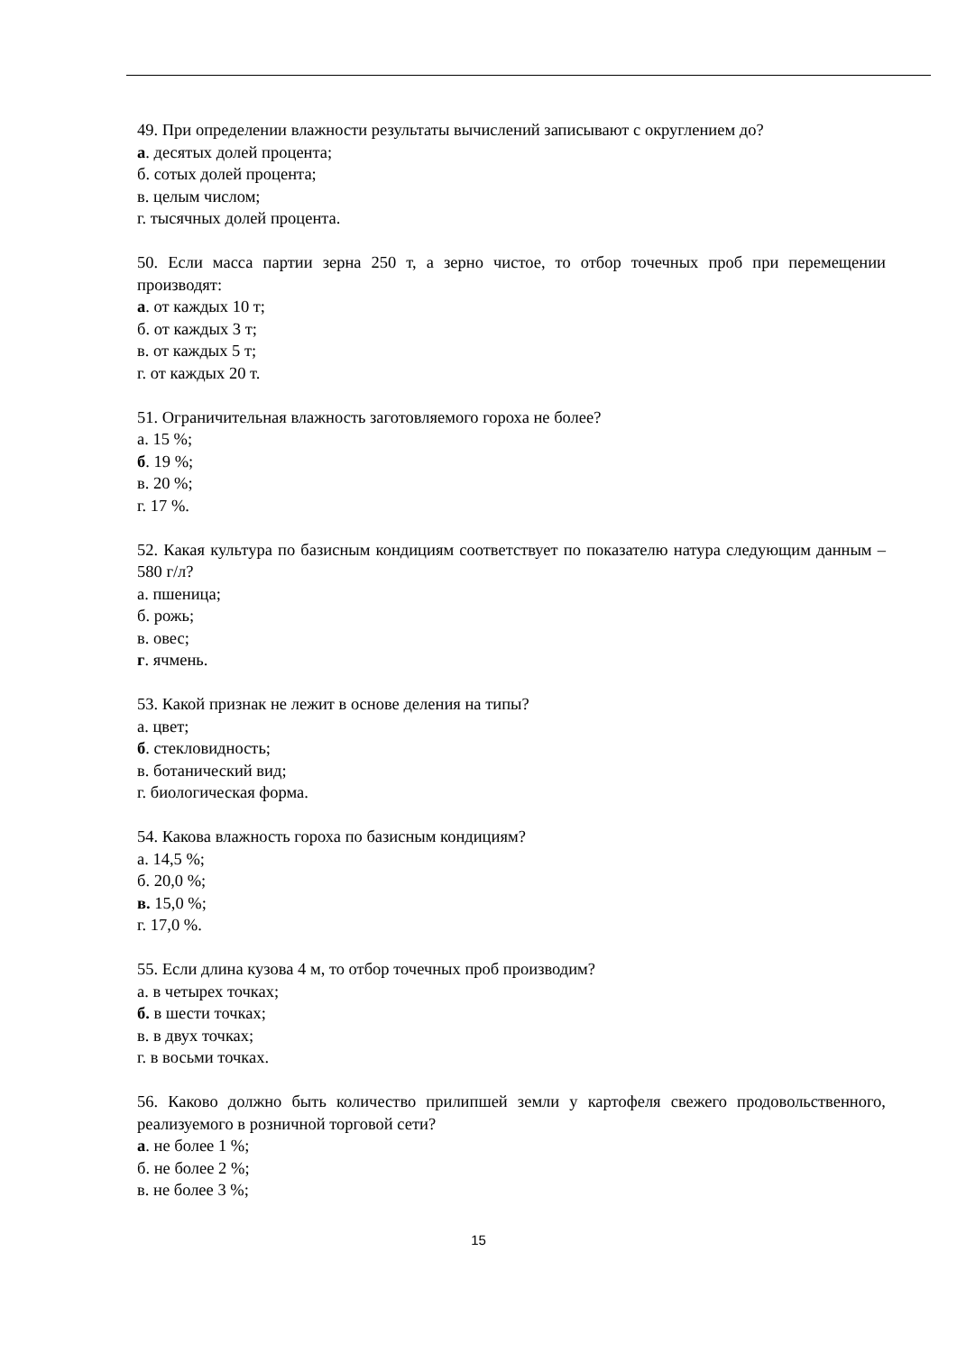49. При определении влажности результаты вычислений записывают с округлением до?
а. десятых долей процента;
б. сотых долей процента;
в. целым числом;
г. тысячных долей процента.
50. Если масса партии зерна 250 т, а зерно чистое, то отбор точечных проб при перемещении производят:
а. от каждых 10 т;
б. от каждых 3 т;
в. от каждых 5 т;
г. от каждых 20 т.
51. Ограничительная влажность заготовляемого гороха не более?
а. 15 %;
б. 19 %;
в. 20 %;
г. 17 %.
52. Какая культура по базисным кондициям соответствует по показателю натура следующим данным – 580 г/л?
а. пшеница;
б. рожь;
в. овес;
г. ячмень.
53. Какой признак не лежит в основе деления на типы?
а. цвет;
б. стекловидность;
в. ботанический вид;
г. биологическая форма.
54. Какова влажность гороха по базисным кондициям?
а. 14,5 %;
б. 20,0 %;
в. 15,0 %;
г. 17,0 %.
55. Если длина кузова 4 м, то отбор точечных проб производим?
а. в четырех точках;
б. в шести точках;
в. в двух точках;
г. в восьми точках.
56. Каково должно быть количество прилипшей земли у картофеля свежего продовольственного, реализуемого в розничной торговой сети?
а. не более 1 %;
б. не более 2 %;
в. не более 3 %;
15